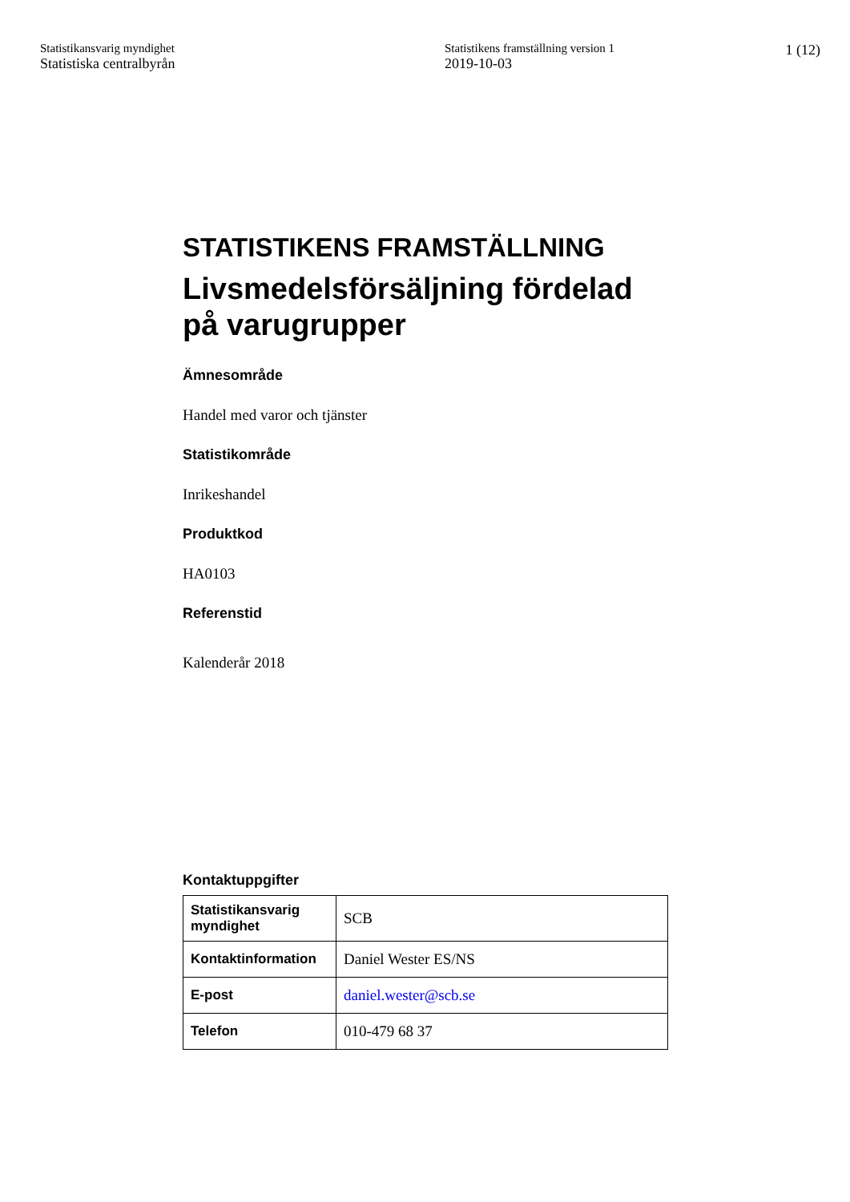Statistikansvarig myndighet
Statistiska centralbyrån
Statistikens framställning version 1
2019-10-03
1 (12)
STATISTIKENS FRAMSTÄLLNING
Livsmedelsförsäljning fördelad på varugrupper
Ämnesområde
Handel med varor och tjänster
Statistikområde
Inrikeshandel
Produktkod
HA0103
Referenstid
Kalenderår 2018
Kontaktuppgifter
| Statistikansvarig myndighet | SCB |
| Kontaktinformation | Daniel Wester ES/NS |
| E-post | daniel.wester@scb.se |
| Telefon | 010-479 68 37 |